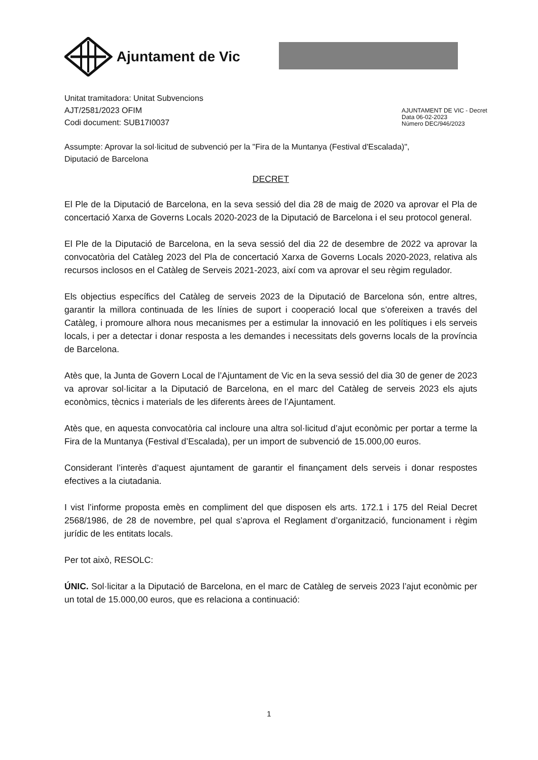Ajuntament de Vic
Unitat tramitadora: Unitat Subvencions
AJT/2581/2023 OFIM
Codi document: SUB17I0037
AJUNTAMENT DE VIC - Decret
Data 06-02-2023
Número DEC/946/2023
Assumpte: Aprovar la sol·licitud de subvenció per la "Fira de la Muntanya (Festival d'Escalada)",
Diputació de Barcelona
DECRET
El Ple de la Diputació de Barcelona, en la seva sessió del dia 28 de maig de 2020 va aprovar el Pla de concertació Xarxa de Governs Locals 2020-2023 de la Diputació de Barcelona i el seu protocol general.
El Ple de la Diputació de Barcelona, en la seva sessió del dia 22 de desembre de 2022 va aprovar la convocatòria del Catàleg 2023 del Pla de concertació Xarxa de Governs Locals 2020-2023, relativa als recursos inclosos en el Catàleg de Serveis 2021-2023, així com va aprovar el seu règim regulador.
Els objectius específics del Catàleg de serveis 2023 de la Diputació de Barcelona són, entre altres, garantir la millora continuada de les línies de suport i cooperació local que s’ofereixen a través del Catàleg, i promoure alhora nous mecanismes per a estimular la innovació en les polítiques i els serveis locals, i per a detectar i donar resposta a les demandes i necessitats dels governs locals de la província de Barcelona.
Atès que, la Junta de Govern Local de l’Ajuntament de Vic en la seva sessió del dia 30 de gener de 2023 va aprovar sol·licitar a la Diputació de Barcelona, en el marc del Catàleg de serveis 2023 els ajuts econòmics, tècnics i materials de les diferents àrees de l’Ajuntament.
Atès que, en aquesta convocatòria cal incloure una altra sol·licitud d’ajut econòmic per portar a terme la Fira de la Muntanya (Festival d’Escalada), per un import de subvenció de 15.000,00 euros.
Considerant l’interès d’aquest ajuntament de garantir el finançament dels serveis i donar respostes efectives a la ciutadania.
I vist l’informe proposta emès en compliment del que disposen els arts. 172.1 i 175 del Reial Decret 2568/1986, de 28 de novembre, pel qual s’aprova el Reglament d’organització, funcionament i règim jurídic de les entitats locals.
Per tot això, RESOLC:
ÚNIC. Sol·licitar a la Diputació de Barcelona, en el marc de Catàleg de serveis 2023 l’ajut econòmic per un total de 15.000,00 euros, que es relaciona a continuació:
1